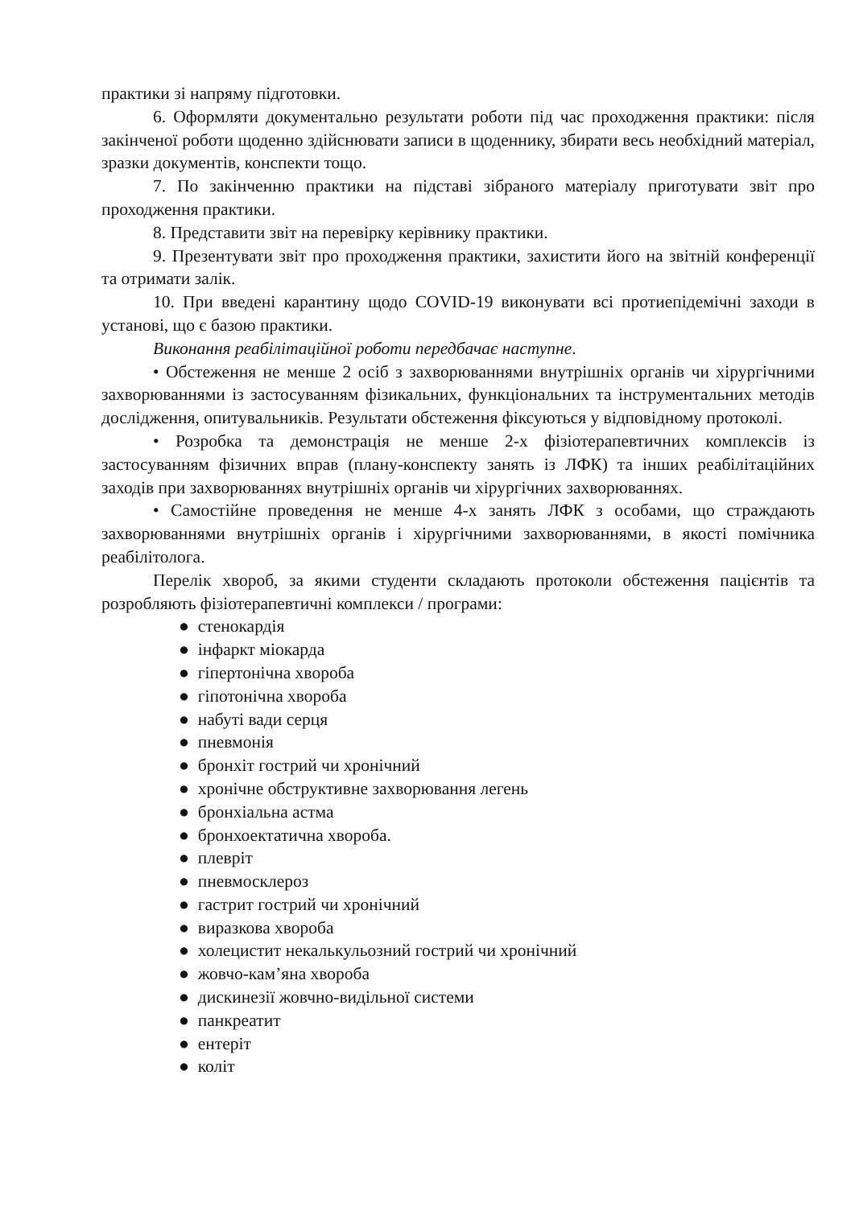практики зі напряму підготовки.
6. Оформляти документально результати роботи під час проходження практики: після закінченої роботи щоденно здійснювати записи в щоденнику, збирати весь необхідний матеріал, зразки документів, конспекти тощо.
7. По закінченню практики на підставі зібраного матеріалу приготувати звіт про проходження практики.
8. Представити звіт на перевірку керівнику практики.
9. Презентувати звіт про проходження практики, захистити його на звітній конференції та отримати залік.
10. При введені карантину щодо COVID-19 виконувати всі протиепідемічні заходи в установі, що є базою практики.
Виконання реабілітаційної роботи передбачає наступне.
• Обстеження не менше 2 осіб з захворюваннями внутрішніх органів чи хірургічними захворюваннями із застосуванням фізикальних, функціональних та інструментальних методів дослідження, опитувальників. Результати обстеження фіксуються у відповідному протоколі.
• Розробка та демонстрація не менше 2-х фізіотерапевтичних комплексів із застосуванням фізичних вправ (плану-конспекту занять із ЛФК) та інших реабілітаційних заходів при захворюваннях внутрішніх органів чи хірургічних захворюваннях.
• Самостійне проведення не менше 4-х занять ЛФК з особами, що страждають захворюваннями внутрішніх органів і хірургічними захворюваннями, в якості помічника реабілітолога.
Перелік хвороб, за якими студенти складають протоколи обстеження пацієнтів та розробляють фізіотерапевтичні комплекси / програми:
● стенокардія
● інфаркт міокарда
● гіпертонічна хвороба
● гіпотонічна хвороба
● набуті вади серця
● пневмонія
● бронхіт гострий чи хронічний
● хронічне обструктивне захворювання легень
● бронхіальна астма
● бронхоектатична хвороба.
● плеврiт
● пневмосклероз
● гастрит гострий чи хронічний
● виразкова хвороба
● холецистит некалькульозний гострий чи хронічний
● жовчо-кам’яна хвороба
● дискинезії жовчно-видільної системи
● панкреатит
● ентеріт
● коліт